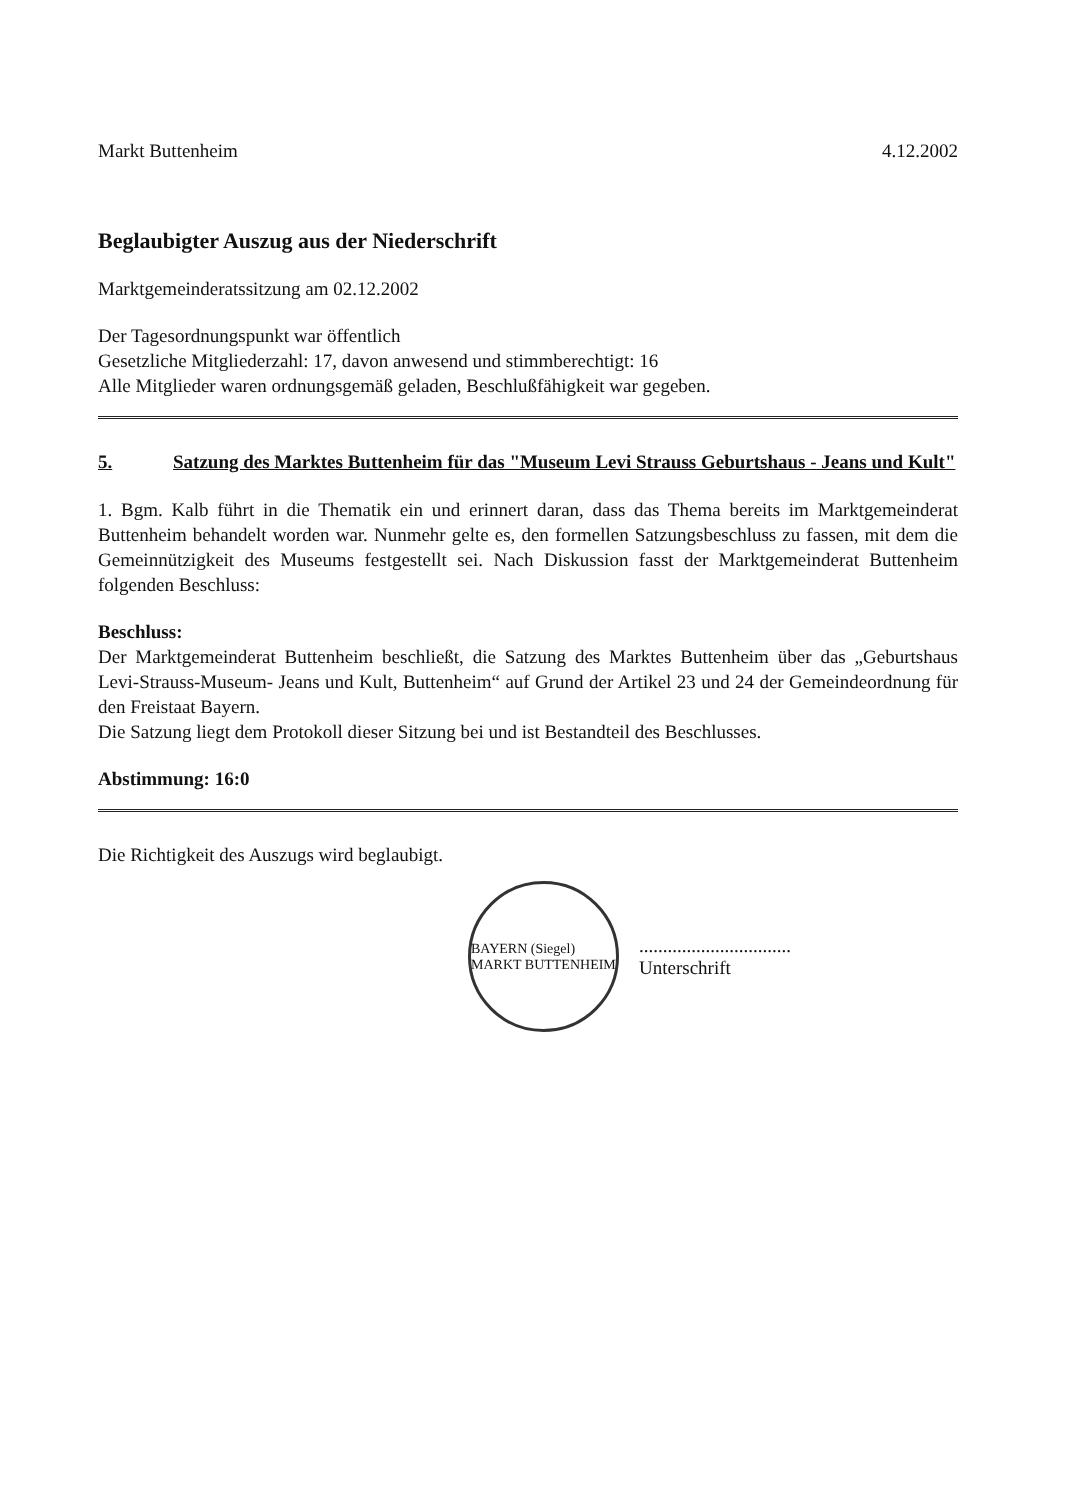Markt Buttenheim 4.12.2002
Beglaubigter Auszug aus der Niederschrift
Marktgemeinderatssitzung am 02.12.2002
Der Tagesordnungspunkt war öffentlich
Gesetzliche Mitgliederzahl: 17, davon anwesend und stimmberechtigt: 16
Alle Mitglieder waren ordnungsgemäß geladen, Beschlußfähigkeit war gegeben.
5. Satzung des Marktes Buttenheim für das "Museum Levi Strauss Geburtshaus - Jeans und Kult"
1. Bgm. Kalb führt in die Thematik ein und erinnert daran, dass das Thema bereits im Marktgemeinderat Buttenheim behandelt worden war. Nunmehr gelte es, den formellen Satzungsbeschluss zu fassen, mit dem die Gemeinnützigkeit des Museums festgestellt sei. Nach Diskussion fasst der Marktgemeinderat Buttenheim folgenden Beschluss:
Beschluss:
Der Marktgemeinderat Buttenheim beschließt, die Satzung des Marktes Buttenheim über das „Geburtshaus Levi-Strauss-Museum- Jeans und Kult, Buttenheim“ auf Grund der Artikel 23 und 24 der Gemeindeordnung für den Freistaat Bayern.
Die Satzung liegt dem Protokoll dieser Sitzung bei und ist Bestandteil des Beschlusses.
Abstimmung: 16:0
Die Richtigkeit des Auszugs wird beglaubigt.
BAYERN (Siegel) MARKT BUTTENHEIM
................................
Unterschrift